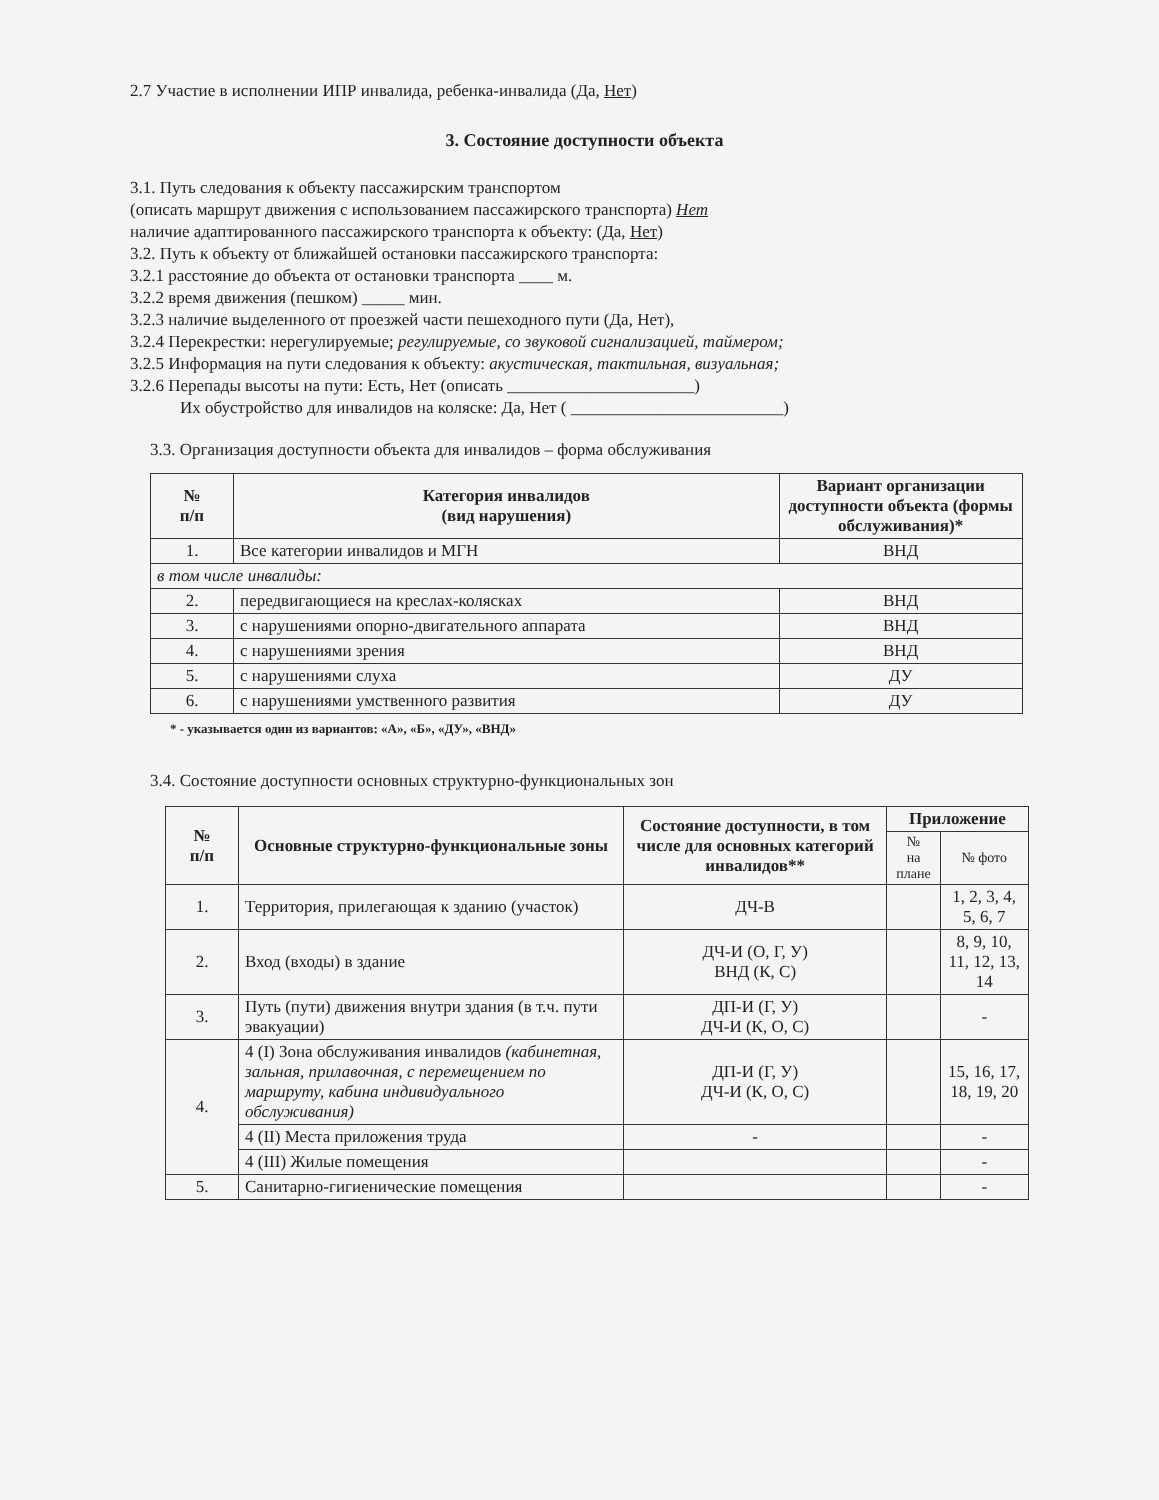2.7 Участие в исполнении ИПР инвалида, ребенка-инвалида (Да, Нет)
3. Состояние доступности объекта
3.1. Путь следования к объекту пассажирским транспортом
(описать маршрут движения с использованием пассажирского транспорта) Нет
наличие адаптированного пассажирского транспорта к объекту: (Да, Нет)
3.2. Путь к объекту от ближайшей остановки пассажирского транспорта:
3.2.1 расстояние до объекта от остановки транспорта ____ м.
3.2.2 время движения (пешком) _____ мин.
3.2.3 наличие выделенного от проезжей части пешеходного пути (Да, Нет),
3.2.4 Перекрестки: нерегулируемые; регулируемые, со звуковой сигнализацией, таймером;
3.2.5 Информация на пути следования к объекту: акустическая, тактильная, визуальная;
3.2.6 Перепады высоты на пути: Есть, Нет (описать ______________________)
Их обустройство для инвалидов на коляске: Да, Нет ( _________________________)
3.3. Организация доступности объекта для инвалидов – форма обслуживания
| № п/п | Категория инвалидов (вид нарушения) | Вариант организации доступности объекта (формы обслуживания)* |
| --- | --- | --- |
| 1. | Все категории инвалидов и МГН | ВНД |
| в том числе инвалиды: | | |
| 2. | передвигающиеся на креслах-колясках | ВНД |
| 3. | с нарушениями опорно-двигательного аппарата | ВНД |
| 4. | с нарушениями зрения | ВНД |
| 5. | с нарушениями слуха | ДУ |
| 6. | с нарушениями умственного развития | ДУ |
* - указывается один из вариантов: «А», «Б», «ДУ», «ВНД»
3.4. Состояние доступности основных структурно-функциональных зон
| № п/п | Основные структурно-функциональные зоны | Состояние доступности, в том числе для основных категорий инвалидов** | Приложение | |
| --- | --- | --- | --- | --- |
| | | | № на плане | № фото |
| 1. | Территория, прилегающая к зданию (участок) | ДЧ-В | | 1, 2, 3, 4, 5, 6, 7 |
| 2. | Вход (входы) в здание | ДЧ-И (О, Г, У) ВНД (К, С) | | 8, 9, 10, 11, 12, 13, 14 |
| 3. | Путь (пути) движения внутри здания (в т.ч. пути эвакуации) | ДП-И (Г, У) ДЧ-И (К, О, С) | | - |
| 4. | 4 (I) Зона обслуживания инвалидов (кабинетная, зальная, прилавочная, с перемещением по маршруту, кабина индивидуального обслуживания) | ДП-И (Г, У) ДЧ-И (К, О, С) | | 15, 16, 17, 18, 19, 20 |
| | 4 (II) Места приложения труда | - | | - |
| | 4 (III) Жилые помещения | | | - |
| 5. | Санитарно-гигиенические помещения | | | - |